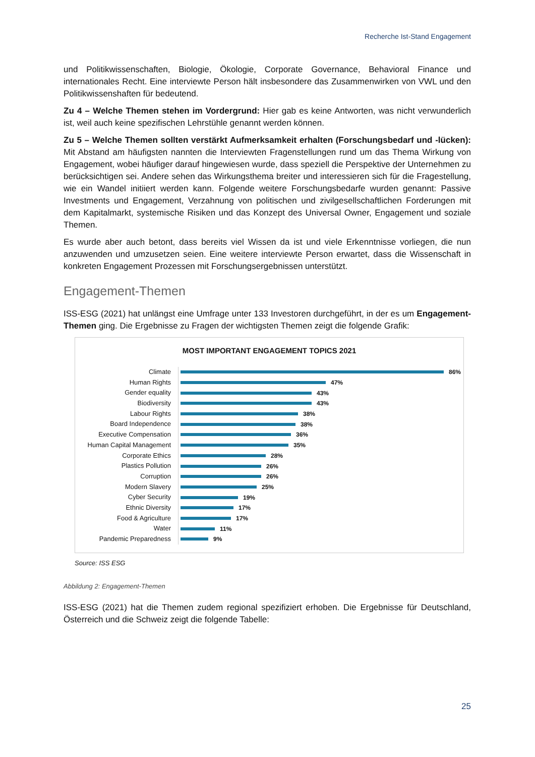Recherche Ist-Stand Engagement
und Politikwissenschaften, Biologie, Ökologie, Corporate Governance, Behavioral Finance und internationales Recht. Eine interviewte Person hält insbesondere das Zusammenwirken von VWL und den Politikwissenshaften für bedeutend.
Zu 4 – Welche Themen stehen im Vordergrund: Hier gab es keine Antworten, was nicht verwunderlich ist, weil auch keine spezifischen Lehrstühle genannt werden können.
Zu 5 – Welche Themen sollten verstärkt Aufmerksamkeit erhalten (Forschungsbedarf und -lücken): Mit Abstand am häufigsten nannten die Interviewten Fragenstellungen rund um das Thema Wirkung von Engagement, wobei häufiger darauf hingewiesen wurde, dass speziell die Perspektive der Unternehmen zu berücksichtigen sei. Andere sehen das Wirkungsthema breiter und interessieren sich für die Fragestellung, wie ein Wandel initiiert werden kann. Folgende weitere Forschungsbedarfe wurden genannt: Passive Investments und Engagement, Verzahnung von politischen und zivilgesellschaftlichen Forderungen mit dem Kapitalmarkt, systemische Risiken und das Konzept des Universal Owner, Engagement und soziale Themen.
Es wurde aber auch betont, dass bereits viel Wissen da ist und viele Erkenntnisse vorliegen, die nun anzuwenden und umzusetzen seien. Eine weitere interviewte Person erwartet, dass die Wissenschaft in konkreten Engagement Prozessen mit Forschungsergebnissen unterstützt.
Engagement-Themen
ISS-ESG (2021) hat unlängst eine Umfrage unter 133 Investoren durchgeführt, in der es um Engagement-Themen ging. Die Ergebnisse zu Fragen der wichtigsten Themen zeigt die folgende Grafik:
MOST IMPORTANT ENGAGEMENT TOPICS 2021
Climate
86%
Human Rights
47%
Gender equality
43%
Biodiversity
43%
Labour Rights
38%
Board Independence
38%
Executive Compensation
36%
Human Capital Management
35%
Corporate Ethics
28%
Plastics Pollution
26%
Corruption
26%
Modern Slavery
25%
Cyber Security
19%
Ethnic Diversity
17%
Food & Agriculture
17%
Water
11%
Pandemic Preparedness
9%
Source: ISS ESG
Abbildung 2: Engagement-Themen
ISS-ESG (2021) hat die Themen zudem regional spezifiziert erhoben. Die Ergebnisse für Deutschland, Österreich und die Schweiz zeigt die folgende Tabelle:
25